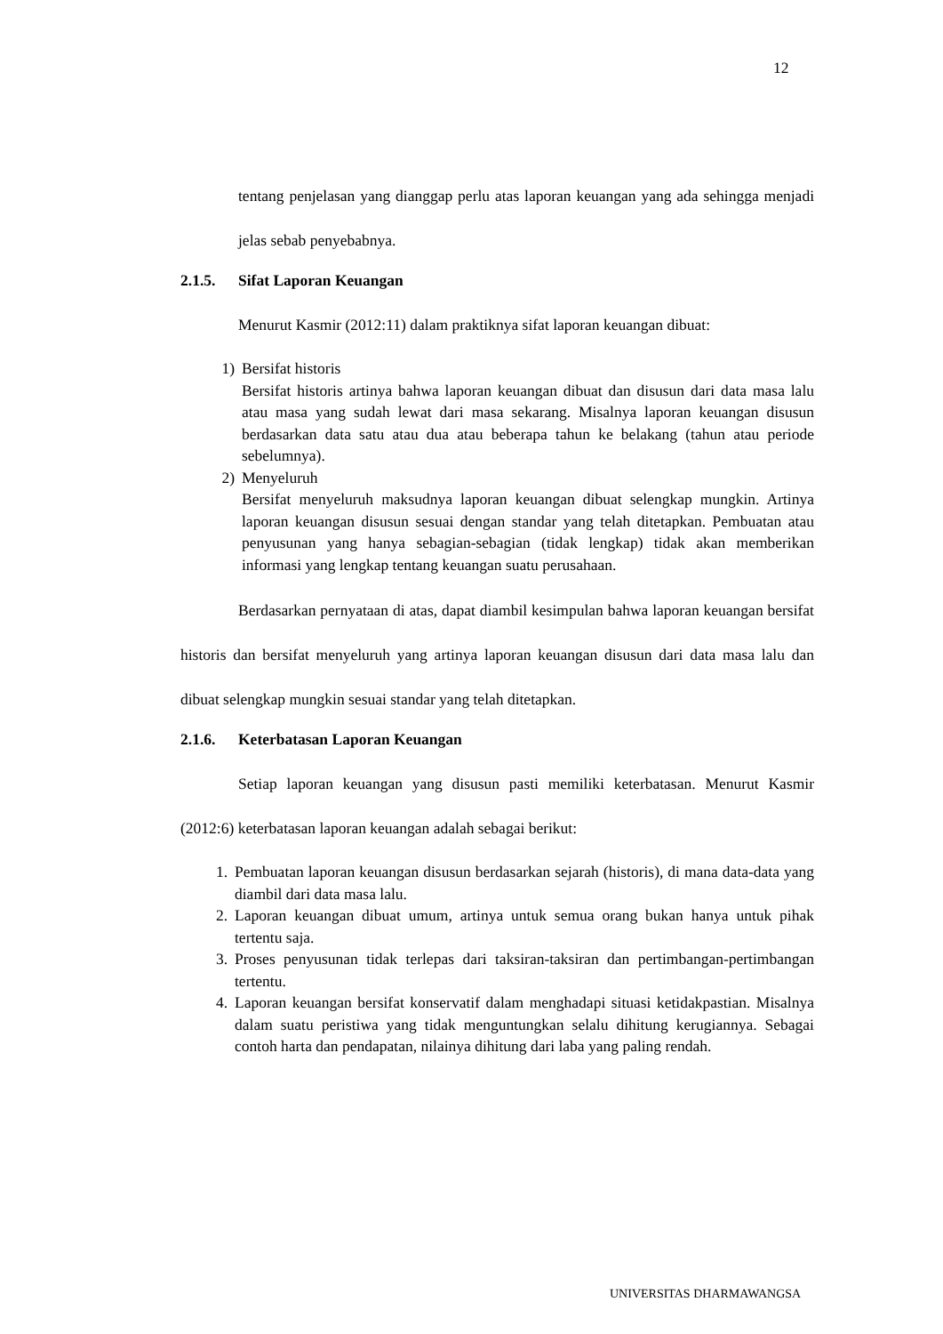12
tentang penjelasan yang dianggap perlu atas laporan keuangan yang ada sehingga menjadi jelas sebab penyebabnya.
2.1.5. Sifat Laporan Keuangan
Menurut Kasmir (2012:11) dalam praktiknya sifat laporan keuangan dibuat:
1) Bersifat historis
Bersifat historis artinya bahwa laporan keuangan dibuat dan disusun dari data masa lalu atau masa yang sudah lewat dari masa sekarang. Misalnya laporan keuangan disusun berdasarkan data satu atau dua atau beberapa tahun ke belakang (tahun atau periode sebelumnya).
2) Menyeluruh
Bersifat menyeluruh maksudnya laporan keuangan dibuat selengkap mungkin. Artinya laporan keuangan disusun sesuai dengan standar yang telah ditetapkan. Pembuatan atau penyusunan yang hanya sebagian-sebagian (tidak lengkap) tidak akan memberikan informasi yang lengkap tentang keuangan suatu perusahaan.
Berdasarkan pernyataan di atas, dapat diambil kesimpulan bahwa laporan keuangan bersifat historis dan bersifat menyeluruh yang artinya laporan keuangan disusun dari data masa lalu dan dibuat selengkap mungkin sesuai standar yang telah ditetapkan.
2.1.6. Keterbatasan Laporan Keuangan
Setiap laporan keuangan yang disusun pasti memiliki keterbatasan. Menurut Kasmir (2012:6) keterbatasan laporan keuangan adalah sebagai berikut:
1. Pembuatan laporan keuangan disusun berdasarkan sejarah (historis), di mana data-data yang diambil dari data masa lalu.
2. Laporan keuangan dibuat umum, artinya untuk semua orang bukan hanya untuk pihak tertentu saja.
3. Proses penyusunan tidak terlepas dari taksiran-taksiran dan pertimbangan-pertimbangan tertentu.
4. Laporan keuangan bersifat konservatif dalam menghadapi situasi ketidakpastian. Misalnya dalam suatu peristiwa yang tidak menguntungkan selalu dihitung kerugiannya. Sebagai contoh harta dan pendapatan, nilainya dihitung dari laba yang paling rendah.
UNIVERSITAS DHARMAWANGSA